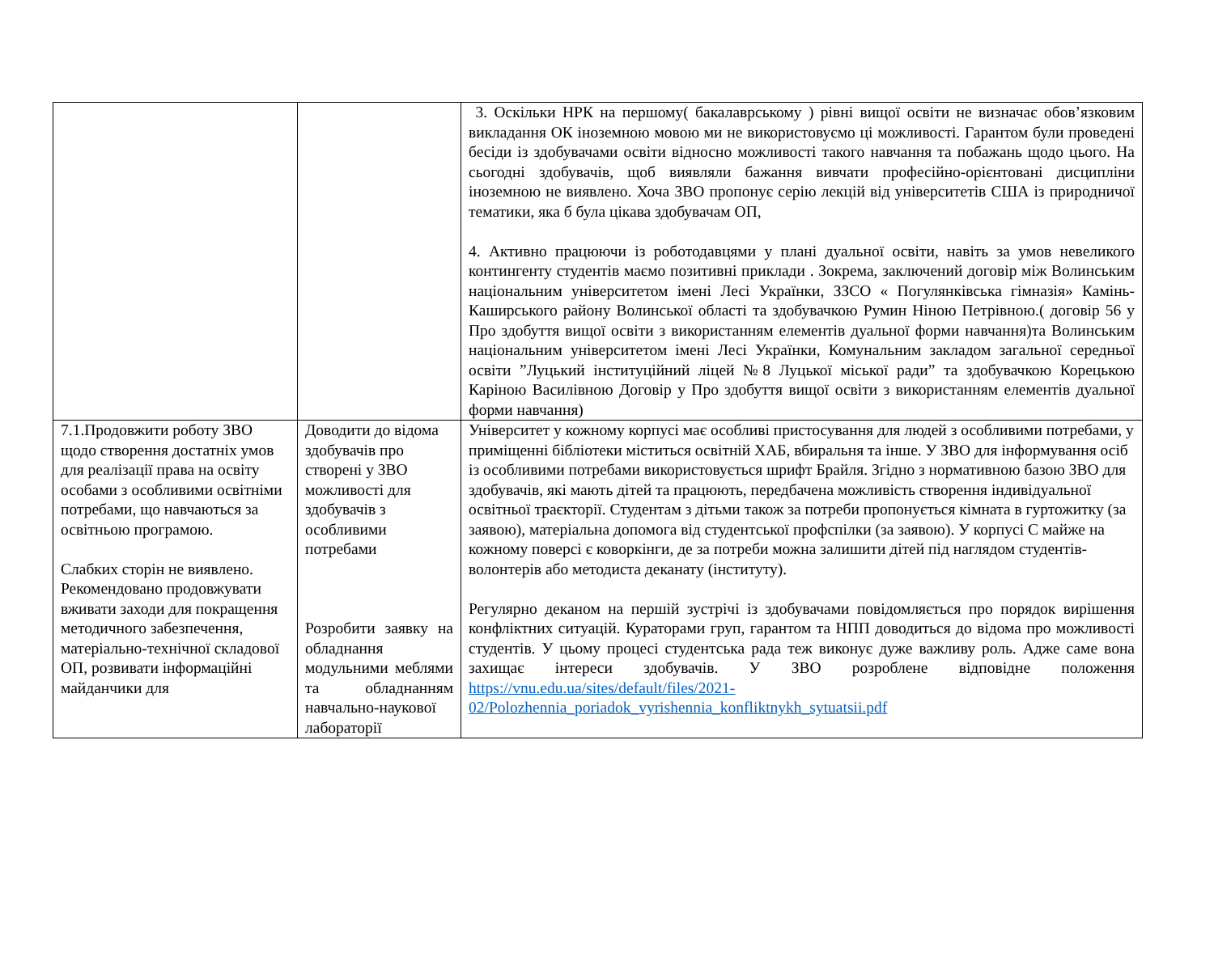| | | 3. Оскільки НРК на першому( бакалаврському ) рівні вищої освіти не визначає обов’язковим викладання ОК іноземною мовою ми не використовуємо ці можливості. Гарантом були проведені бесіди із здобувачами освіти відносно можливості такого навчання та побажань щодо цього. На сьогодні здобувачів, щоб виявляли бажання вивчати професійно-орієнтовані дисципліни іноземною не виявлено. Хоча ЗВО пропонує серію лекцій від університетів США із природничої тематики, яка б була цікава здобувачам ОП, 4. Активно працюючи із роботодавцями у плані дуальної освіти, навіть за умов невеликого контингенту студентів маємо позитивні приклади . Зокрема, заключений договір між Волинським національним університетом імені Лесі Українки, ЗЗСО « Погулянківська гімназія» Камінь-Каширського району Волинської області та здобувачкою Румин Ніною Петрівною.( договір 56 у Про здобуття вищої освіти з використанням елементів дуальної форми навчання)та Волинським національним університетом імені Лесі Українки, Комунальним закладом загальної середньої освіти ”Луцький інституційний ліцей №8 Луцької міської ради” та здобувачкою Корецькою Каріною Василівною Договір у Про здобуття вищої освіти з використанням елементів дуальної форми навчання) |
| 7.1.Продовжити роботу ЗВО щодо створення достатніх умов для реалізації права на освіту особами з особливими освітніми потребами, що навчаються за освітньою програмою. Слабких сторін не виявлено. Рекомендовано продовжувати вживати заходи для покращення методичного забезпечення, матеріально-технічної складової ОП, розвивати інформаційні майданчики для | Доводити до відома здобувачів про створені у ЗВО можливості для здобувачів з особливими потребами Розробити заявку на обладнання модульними меблями та обладнанням навчально-наукової лабораторії | Університет у кожному корпусі має особливі пристосування для людей з особливими потребами, у приміщенні бібліотеки міститься освітній ХАБ, вбиральня та інше. У ЗВО для інформування осіб із особливими потребами використовується шрифт Брайля. Згідно з нормативною базою ЗВО для здобувачів, які мають дітей та працюють, передбачена можливість створення індивідуальної освітньої траєкторії. Студентам з дітьми також за потреби пропонується кімната в гуртожитку (за заявою), матеріальна допомога від студентської профспілки (за заявою). У корпусі С майже на кожному поверсі є коворкінги, де за потреби можна залишити дітей під наглядом студентів-волонтерів або методиста деканату (інституту). Регулярно деканом на першій зустрічі із здобувачами повідомляється про порядок вирішення конфліктних ситуацій. Кураторами груп, гарантом та НПП доводиться до відома про можливості студентів. У цьому процесі студентська рада теж виконує дуже важливу роль. Адже саме вона захищає інтереси здобувачів. У ЗВО розроблене відповідне положення https://vnu.edu.ua/sites/default/files/2021-02/Polozhennia_poriadok_vyrishennia_konfliktnykh_sytuatsii.pdf |